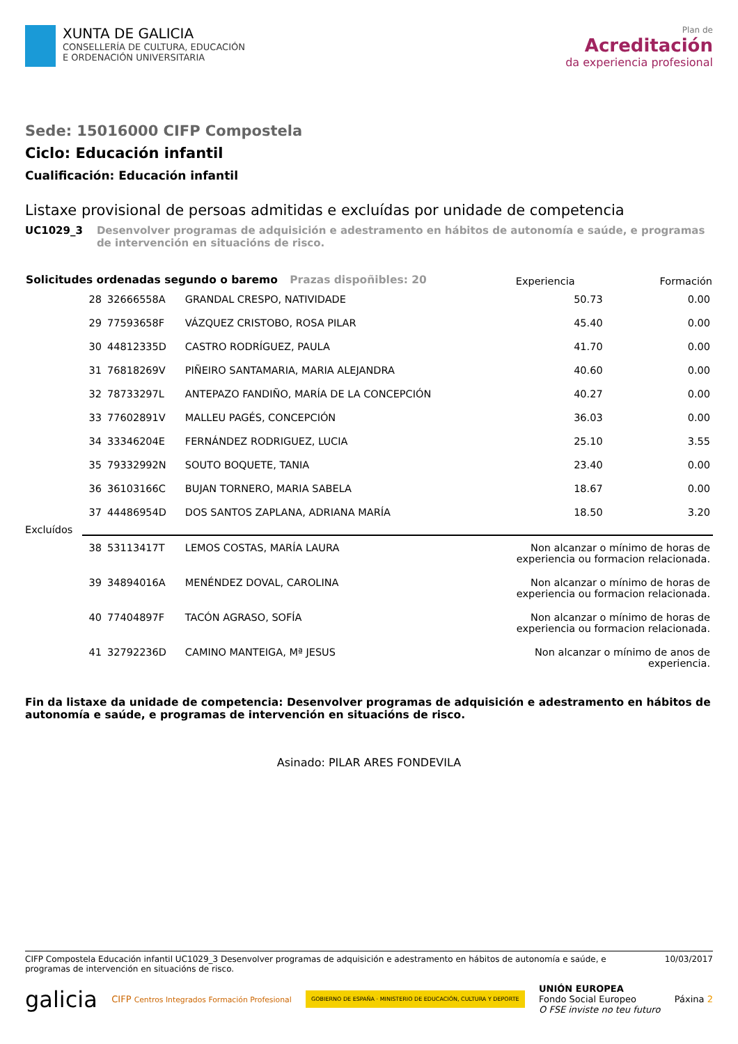XUNTA DE GALICIA
CONSELLERÍA DE CULTURA, EDUCACIÓN
E ORDENACIÓN UNIVERSITARIA
Plan de
Acreditación
da experiencia profesional
Sede: 15016000 CIFP Compostela
Ciclo: Educación infantil
Cualificación: Educación infantil
Listaxe provisional de persoas admitidas e excluídas por unidade de competencia
UC1029_3 Desenvolver programas de adquisición e adestramento en hábitos de autonomía e saúde, e programas de intervención en situacións de risco.
| Solicitudes ordenadas segundo o baremo Prazas dispoñibles: 20 | | | | Experiencia | Formación |
| --- | --- | --- | --- | --- | --- |
| | 28 | 32666558A | GRANDAL CRESPO, NATIVIDADE | 50.73 | 0.00 |
| | 29 | 77593658F | VÁZQUEZ CRISTOBO, ROSA PILAR | 45.40 | 0.00 |
| | 30 | 44812335D | CASTRO RODRÍGUEZ, PAULA | 41.70 | 0.00 |
| | 31 | 76818269V | PIÑEIRO SANTAMARIA, MARIA ALEJANDRA | 40.60 | 0.00 |
| | 32 | 78733297L | ANTEPAZO FANDIÑO, MARÍA DE LA CONCEPCIÓN | 40.27 | 0.00 |
| | 33 | 77602891V | MALLEU PAGÉS, CONCEPCIÓN | 36.03 | 0.00 |
| | 34 | 33346204E | FERNÁNDEZ RODRIGUEZ, LUCIA | 25.10 | 3.55 |
| | 35 | 79332992N | SOUTO BOQUETE, TANIA | 23.40 | 0.00 |
| | 36 | 36103166C | BUJAN TORNERO, MARIA SABELA | 18.67 | 0.00 |
| | 37 | 44486954D | DOS SANTOS ZAPLANA, ADRIANA MARÍA | 18.50 | 3.20 |
| Excluídos | | | | | |
| | 38 | 53113417T | LEMOS COSTAS, MARÍA LAURA | Non alcanzar o mínimo de horas de experiencia ou formacion relacionada. | |
| | 39 | 34894016A | MENÉNDEZ DOVAL, CAROLINA | Non alcanzar o mínimo de horas de experiencia ou formacion relacionada. | |
| | 40 | 77404897F | TACÓN AGRASO, SOFÍA | Non alcanzar o mínimo de horas de experiencia ou formacion relacionada. | |
| | 41 | 32792236D | CAMINO MANTEIGA, Mª JESUS | Non alcanzar o mínimo de anos de experiencia. | |
Fin da listaxe da unidade de competencia: Desenvolver programas de adquisición e adestramento en hábitos de autonomía e saúde, e programas de intervención en situacións de risco.
Asinado: PILAR ARES FONDEVILA
CIFP Compostela Educación infantil UC1029_3 Desenvolver programas de adquisición e adestramento en hábitos de autonomía e saúde, e programas de intervención en situacións de risco.
10/03/2017
galicia
CIFP Centros Integrados Formación Profesional
GOBIERNO DE ESPAÑA · MINISTERIO DE EDUCACIÓN, CULTURA Y DEPORTE
UNIÓN EUROPEA
Fondo Social Europeo
O FSE inviste no teu futuro
Páxina 2